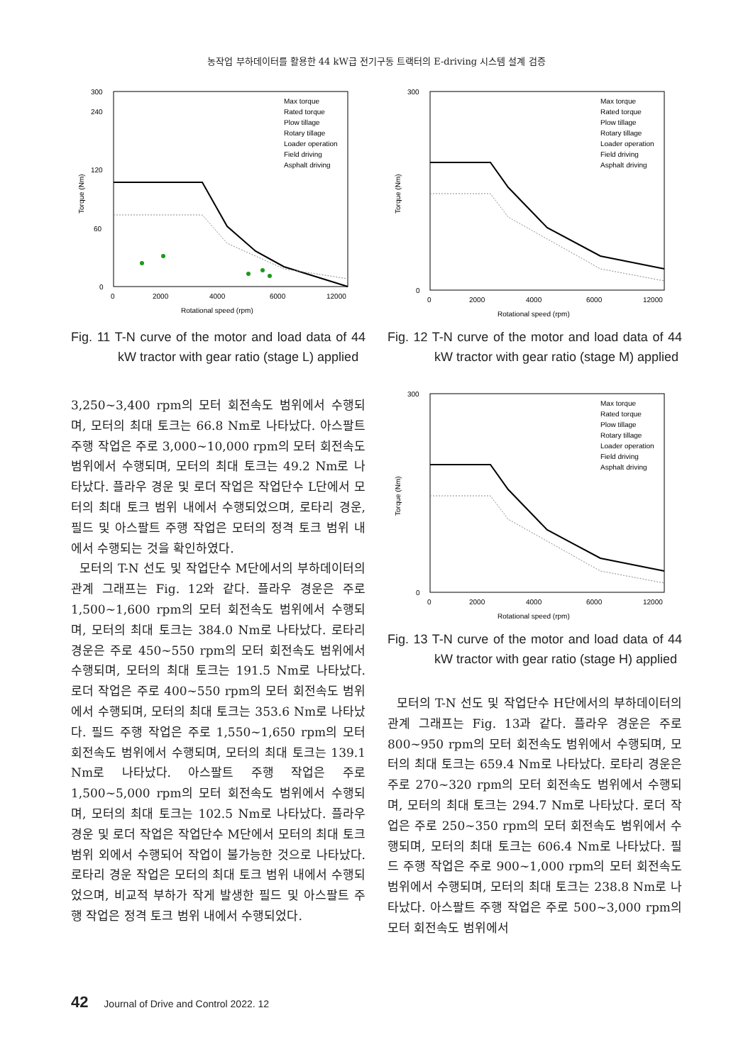농작업 부하데이터를 활용한 44 kW급 전기구동 트랙터의 E-driving 시스템 설계 검증
0
60
120
240
300
0
2000
4000
6000
12000
Rotational speed (rpm)
Torque (Nm)
Max torque
Rated torque
Plow tillage
Rotary tillage
Loader operation
Field driving
Asphalt driving
Fig. 11 T-N curve of the motor and load data of 44 kW tractor with gear ratio (stage L) applied
3,250~3,400 rpm의 모터 회전속도 범위에서 수행되며, 모터의 최대 토크는 66.8 Nm로 나타났다. 아스팔트 주행 작업은 주로 3,000~10,000 rpm의 모터 회전속도 범위에서 수행되며, 모터의 최대 토크는 49.2 Nm로 나타났다. 플라우 경운 및 로더 작업은 작업단수 L단에서 모터의 최대 토크 범위 내에서 수행되었으며, 로타리 경운, 필드 및 아스팔트 주행 작업은 모터의 정격 토크 범위 내에서 수행되는 것을 확인하였다.
모터의 T-N 선도 및 작업단수 M단에서의 부하데이터의 관계 그래프는 Fig. 12와 같다. 플라우 경운은 주로 1,500~1,600 rpm의 모터 회전속도 범위에서 수행되며, 모터의 최대 토크는 384.0 Nm로 나타났다. 로타리 경운은 주로 450~550 rpm의 모터 회전속도 범위에서 수행되며, 모터의 최대 토크는 191.5 Nm로 나타났다. 로더 작업은 주로 400~550 rpm의 모터 회전속도 범위에서 수행되며, 모터의 최대 토크는 353.6 Nm로 나타났다. 필드 주행 작업은 주로 1,550~1,650 rpm의 모터 회전속도 범위에서 수행되며, 모터의 최대 토크는 139.1 Nm로 나타났다. 아스팔트 주행 작업은 주로 1,500~5,000 rpm의 모터 회전속도 범위에서 수행되며, 모터의 최대 토크는 102.5 Nm로 나타났다. 플라우 경운 및 로더 작업은 작업단수 M단에서 모터의 최대 토크 범위 외에서 수행되어 작업이 불가능한 것으로 나타났다. 로타리 경운 작업은 모터의 최대 토크 범위 내에서 수행되었으며, 비교적 부하가 작게 발생한 필드 및 아스팔트 주행 작업은 정격 토크 범위 내에서 수행되었다.
0
300
0
2000
4000
6000
12000
Rotational speed (rpm)
Torque (Nm)
Max torque
Rated torque
Plow tillage
Rotary tillage
Loader operation
Field driving
Asphalt driving
Fig. 12 T-N curve of the motor and load data of 44 kW tractor with gear ratio (stage M) applied
0
300
0
2000
4000
6000
12000
Rotational speed (rpm)
Torque (Nm)
Max torque
Rated torque
Plow tillage
Rotary tillage
Loader operation
Field driving
Asphalt driving
Fig. 13 T-N curve of the motor and load data of 44 kW tractor with gear ratio (stage H) applied
모터의 T-N 선도 및 작업단수 H단에서의 부하데이터의 관계 그래프는 Fig. 13과 같다. 플라우 경운은 주로 800~950 rpm의 모터 회전속도 범위에서 수행되며, 모터의 최대 토크는 659.4 Nm로 나타났다. 로타리 경운은 주로 270~320 rpm의 모터 회전속도 범위에서 수행되며, 모터의 최대 토크는 294.7 Nm로 나타났다. 로더 작업은 주로 250~350 rpm의 모터 회전속도 범위에서 수행되며, 모터의 최대 토크는 606.4 Nm로 나타났다. 필드 주행 작업은 주로 900~1,000 rpm의 모터 회전속도 범위에서 수행되며, 모터의 최대 토크는 238.8 Nm로 나타났다. 아스팔트 주행 작업은 주로 500~3,000 rpm의 모터 회전속도 범위에서
42 Journal of Drive and Control 2022. 12